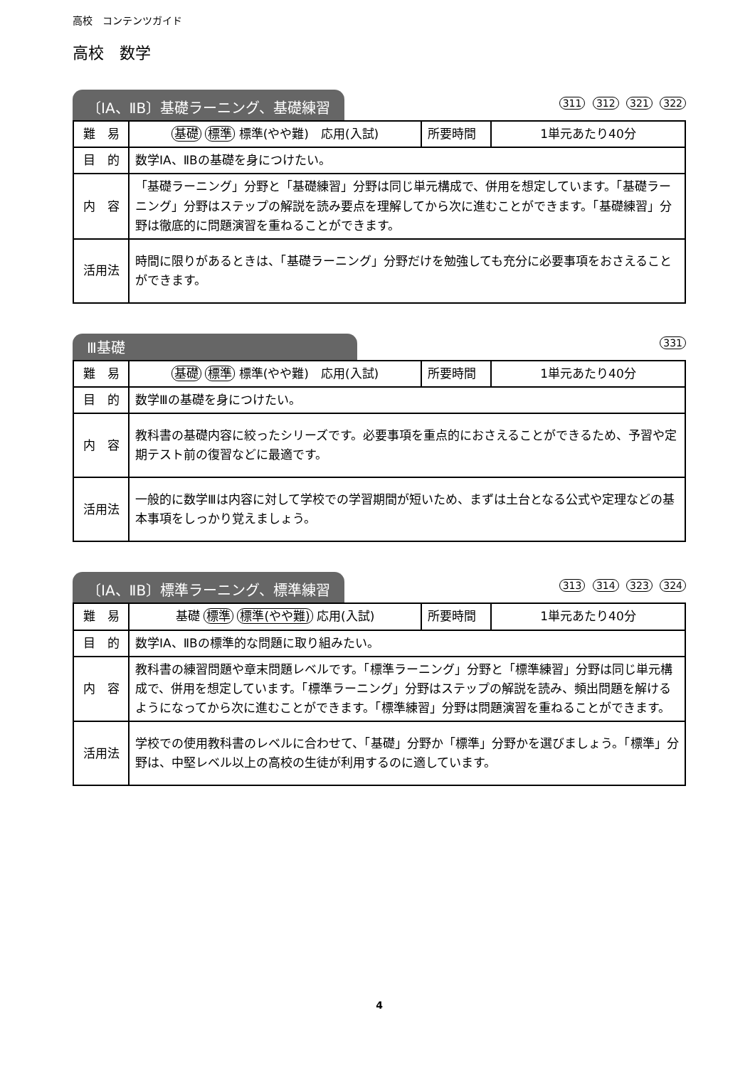高校　コンテンツガイド
高校　数学
〔ⅠA、ⅡB〕基礎ラーニング、基礎練習
311 312 321 322
| 難 易 | 基礎 標準 標準(やや難) 応用(入試) | 所要時間 | 1単元あたり40分 |
| 目 的 | 数学ⅠA、ⅡBの基礎を身につけたい。 | | |
| 内 容 | 「基礎ラーニング」分野と「基礎練習」分野は同じ単元構成で、併用を想定しています。「基礎ラーニング」分野はステップの解説を読み要点を理解してから次に進むことができます。「基礎練習」分野は徹底的に問題演習を重ねることができます。 | | |
| 活用法 | 時間に限りがあるときは、「基礎ラーニング」分野だけを勉強しても充分に必要事項をおさえることができます。 | | |
Ⅲ基礎
331
| 難 易 | 基礎 標準 標準(やや難) 応用(入試) | 所要時間 | 1単元あたり40分 |
| 目 的 | 数学Ⅲの基礎を身につけたい。 | | |
| 内 容 | 教科書の基礎内容に絞ったシリーズです。必要事項を重点的におさえることができるため、予習や定期テスト前の復習などに最適です。 | | |
| 活用法 | 一般的に数学Ⅲは内容に対して学校での学習期間が短いため、まずは土台となる公式や定理などの基本事項をしっかり覚えましょう。 | | |
〔ⅠA、ⅡB〕標準ラーニング、標準練習
313 314 323 324
| 難 易 | 基礎 標準 標準(やや難) 応用(入試) | 所要時間 | 1単元あたり40分 |
| 目 的 | 数学ⅠA、ⅡBの標準的な問題に取り組みたい。 | | |
| 内 容 | 教科書の練習問題や章末問題レベルです。「標準ラーニング」分野と「標準練習」分野は同じ単元構成で、併用を想定しています。「標準ラーニング」分野はステップの解説を読み、頻出問題を解けるようになってから次に進むことができます。「標準練習」分野は問題演習を重ねることができます。 | | |
| 活用法 | 学校での使用教科書のレベルに合わせて、「基礎」分野か「標準」分野かを選びましょう。「標準」分野は、中堅レベル以上の高校の生徒が利用するのに適しています。 | | |
4